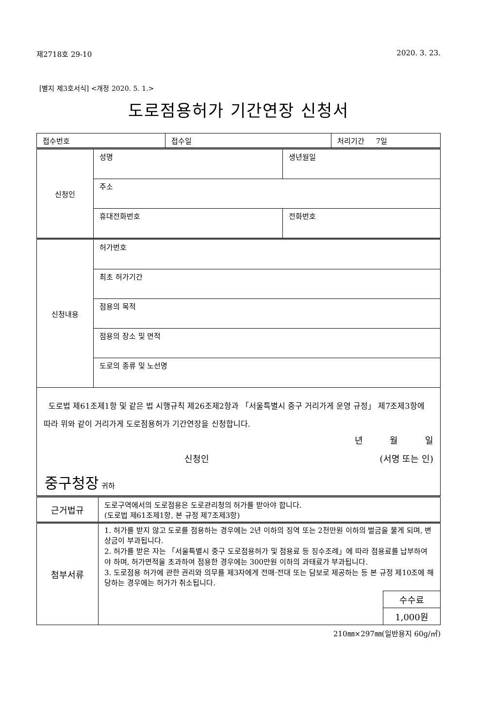제2718호 29-10 2020. 3. 23.
[별지 제3호서식] <개정 2020. 5. 1.>
도로점용허가 기간연장 신청서
| 접수번호 | 접수일 | 처리기간 7일 |
| 신청인 | 성명 | 생년월일 |
| | 주소 | |
| | 휴대전화번호 | 전화번호 |
| 신청내용 | 허가번호 |
| | 최초 허가기간 |
| | 점용의 목적 |
| | 점용의 장소 및 면적 |
| | 도로의 종류 및 노선명 |
| 도로법 제61조제1항 및 같은 법 시행규칙 제26조제2항과 「서울특별시 중구 거리가게 운영 규정」 제7조제3항에 따라 위와 같이 거리가게 도로점용허가 기간연장을 신청합니다. 년 월 일 신청인 (서명 또는 인) 중구청장 귀하 | |
| 근거법규 | 도로구역에서의 도로점용은 도로관리청의 허가를 받아야 합니다. (도로법 제61조제1항, 본 규정 제7조제3항) |
| 첨부서류 | 1. 허가를 받지 않고 도로를 점용하는 경우에는 2년 이하의 징역 또는 2천만원 이하의 벌금을 물게 되며, 변상금이 부과됩니다. 2. 허가를 받은 자는 「서울특별시 중구 도로점용허가 및 점용료 등 징수조례」에 따라 점용료를 납부하여야 하며, 허가면적을 초과하여 점용한 경우에는 300만원 이하의 과태료가 부과됩니다. 3. 도로점용 허가에 관한 권리와 의무를 제3자에게 전매·전대 또는 담보로 제공하는 등 본 규정 제10조에 해당하는 경우에는 허가가 취소됩니다. / 수수료 / / 1,000원 / |
210㎜×297㎜(일반용지 60g/㎡)